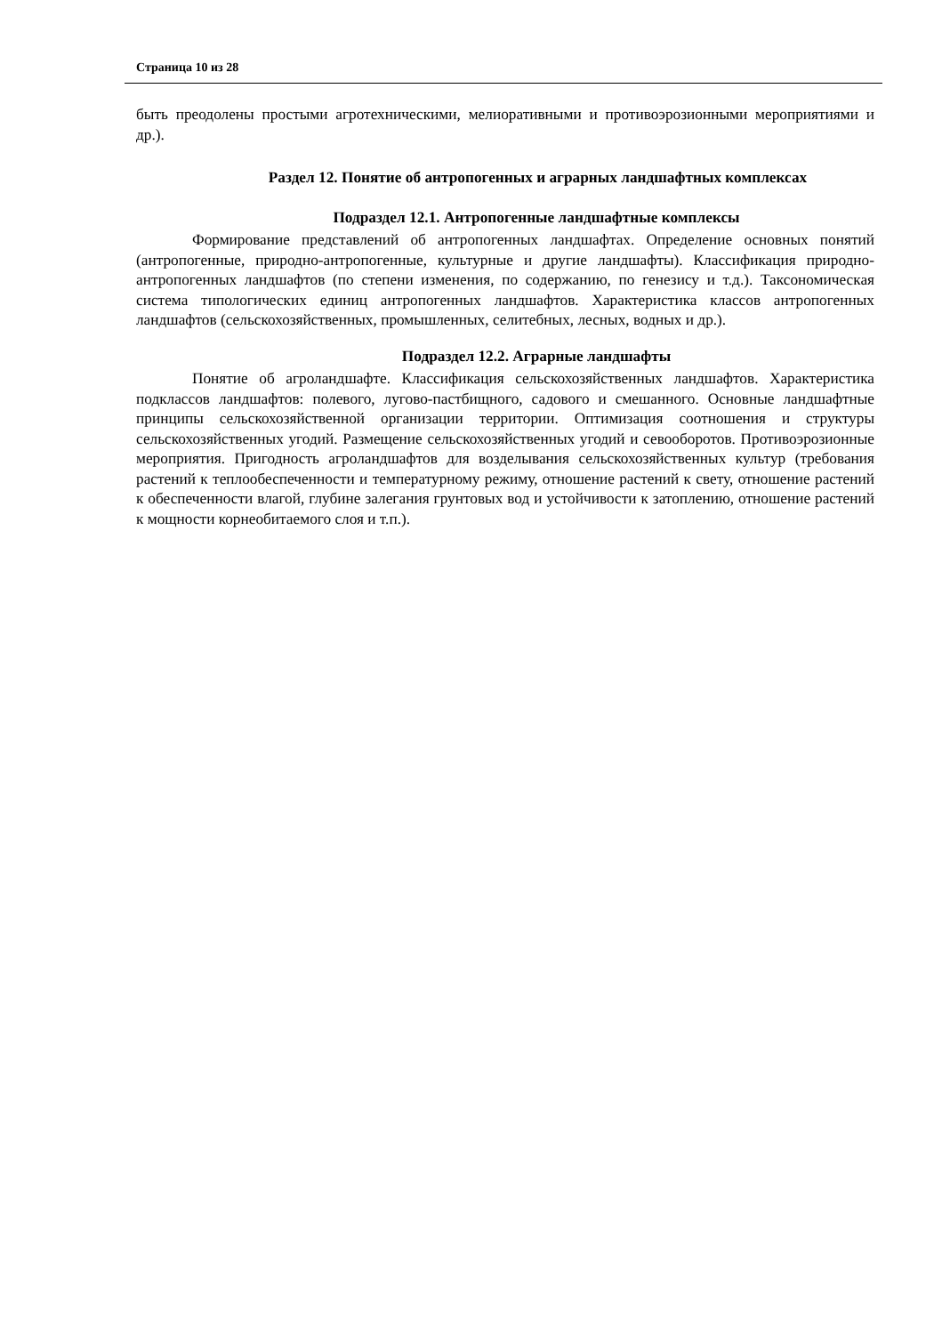Страница 10 из 28
быть преодолены простыми агротехническими, мелиоративными и противоэрозионными мероприятиями и др.).
Раздел 12. Понятие об антропогенных и аграрных ландшафтных комплексах
Подраздел 12.1. Антропогенные ландшафтные комплексы
Формирование представлений об антропогенных ландшафтах. Определение основных понятий (антропогенные, природно-антропогенные, культурные и другие ландшафты). Классификация природно-антропогенных ландшафтов (по степени изменения, по содержанию, по генезису и т.д.). Таксономическая система типологических единиц антропогенных ландшафтов. Характеристика классов антропогенных ландшафтов (сельскохозяйственных, промышленных, селитебных, лесных, водных и др.).
Подраздел 12.2. Аграрные ландшафты
Понятие об агроландшафте. Классификация сельскохозяйственных ландшафтов. Характеристика подклассов ландшафтов: полевого, лугово-пастбищного, садового и смешанного. Основные ландшафтные принципы сельскохозяйственной организации территории. Оптимизация соотношения и структуры сельскохозяйственных угодий. Размещение сельскохозяйственных угодий и севооборотов. Противоэрозионные мероприятия. Пригодность агроландшафтов для возделывания сельскохозяйственных культур (требования растений к теплообеспеченности и температурному режиму, отношение растений к свету, отношение растений к обеспеченности влагой, глубине залегания грунтовых вод и устойчивости к затоплению, отношение растений к мощности корнеобитаемого слоя и т.п.).